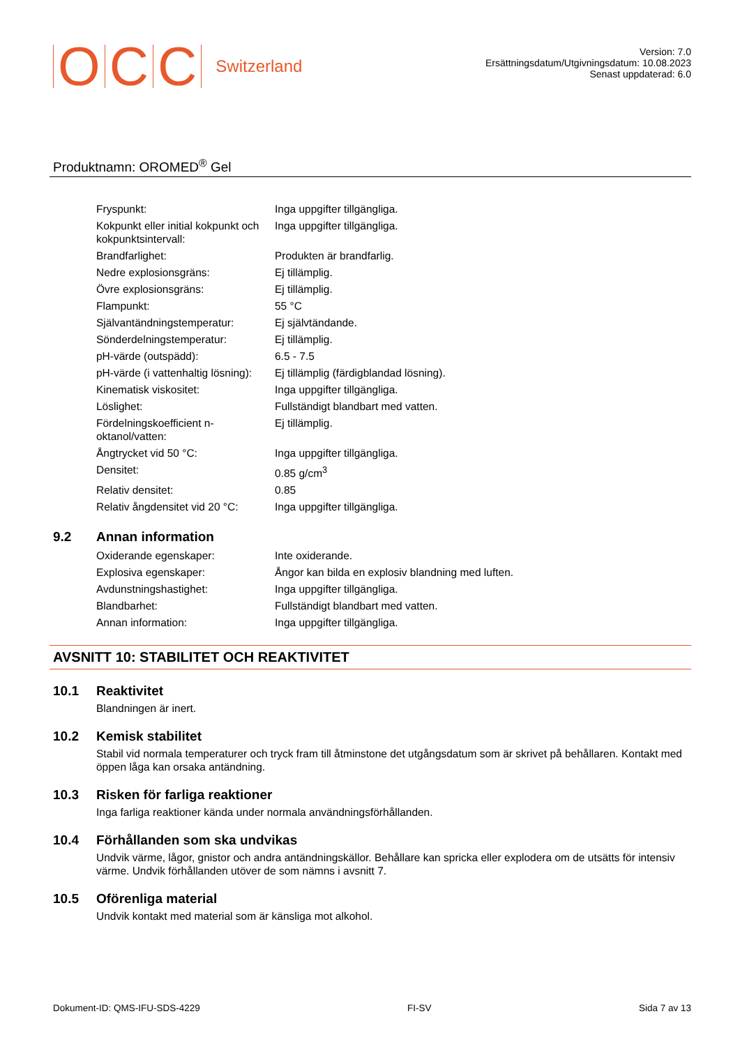O C C Switzerland
Version: 7.0
Ersättningsdatum/Utgivningsdatum: 10.08.2023
Senast uppdaterad: 6.0
Produktnamn: OROMED<sup>®</sup> Gel
| Fryspunkt: | Inga uppgifter tillgängliga. |
| Kokpunkt eller initial kokpunkt och kokpunktsintervall: | Inga uppgifter tillgängliga. |
| Brandfarlighet: | Produkten är brandfarlig. |
| Nedre explosionsgräns: | Ej tillämplig. |
| Övre explosionsgräns: | Ej tillämplig. |
| Flampunkt: | 55 °C |
| Självantändningstemperatur: | Ej självtändande. |
| Sönderdelningstemperatur: | Ej tillämplig. |
| pH-värde (outspädd): | 6.5 - 7.5 |
| pH-värde (i vattenhaltig lösning): | Ej tillämplig (färdigblandad lösning). |
| Kinematisk viskositet: | Inga uppgifter tillgängliga. |
| Löslighet: | Fullständigt blandbart med vatten. |
| Fördelningskoefficient n-oktanol/vatten: | Ej tillämplig. |
| Ångtrycket vid 50 °C: | Inga uppgifter tillgängliga. |
| Densitet: | 0.85 g/cm<sup>3</sup> |
| Relativ densitet: | 0.85 |
| Relativ ångdensitet vid 20 °C: | Inga uppgifter tillgängliga. |
9.2 Annan information
| Oxiderande egenskaper: | Inte oxiderande. |
| Explosiva egenskaper: | Ångor kan bilda en explosiv blandning med luften. |
| Avdunstningshastighet: | Inga uppgifter tillgängliga. |
| Blandbarhet: | Fullständigt blandbart med vatten. |
| Annan information: | Inga uppgifter tillgängliga. |
AVSNITT 10: STABILITET OCH REAKTIVITET
10.1 Reaktivitet
Blandningen är inert.
10.2 Kemisk stabilitet
Stabil vid normala temperaturer och tryck fram till åtminstone det utgångsdatum som är skrivet på behållaren. Kontakt med öppen låga kan orsaka antändning.
10.3 Risken för farliga reaktioner
Inga farliga reaktioner kända under normala användningsförhållanden.
10.4 Förhållanden som ska undvikas
Undvik värme, lågor, gnistor och andra antändningskällor. Behållare kan spricka eller explodera om de utsätts för intensiv värme. Undvik förhållanden utöver de som nämns i avsnitt 7.
10.5 Oförenliga material
Undvik kontakt med material som är känsliga mot alkohol.
Dokument-ID: QMS-IFU-SDS-4229 FI-SV Sida 7 av 13